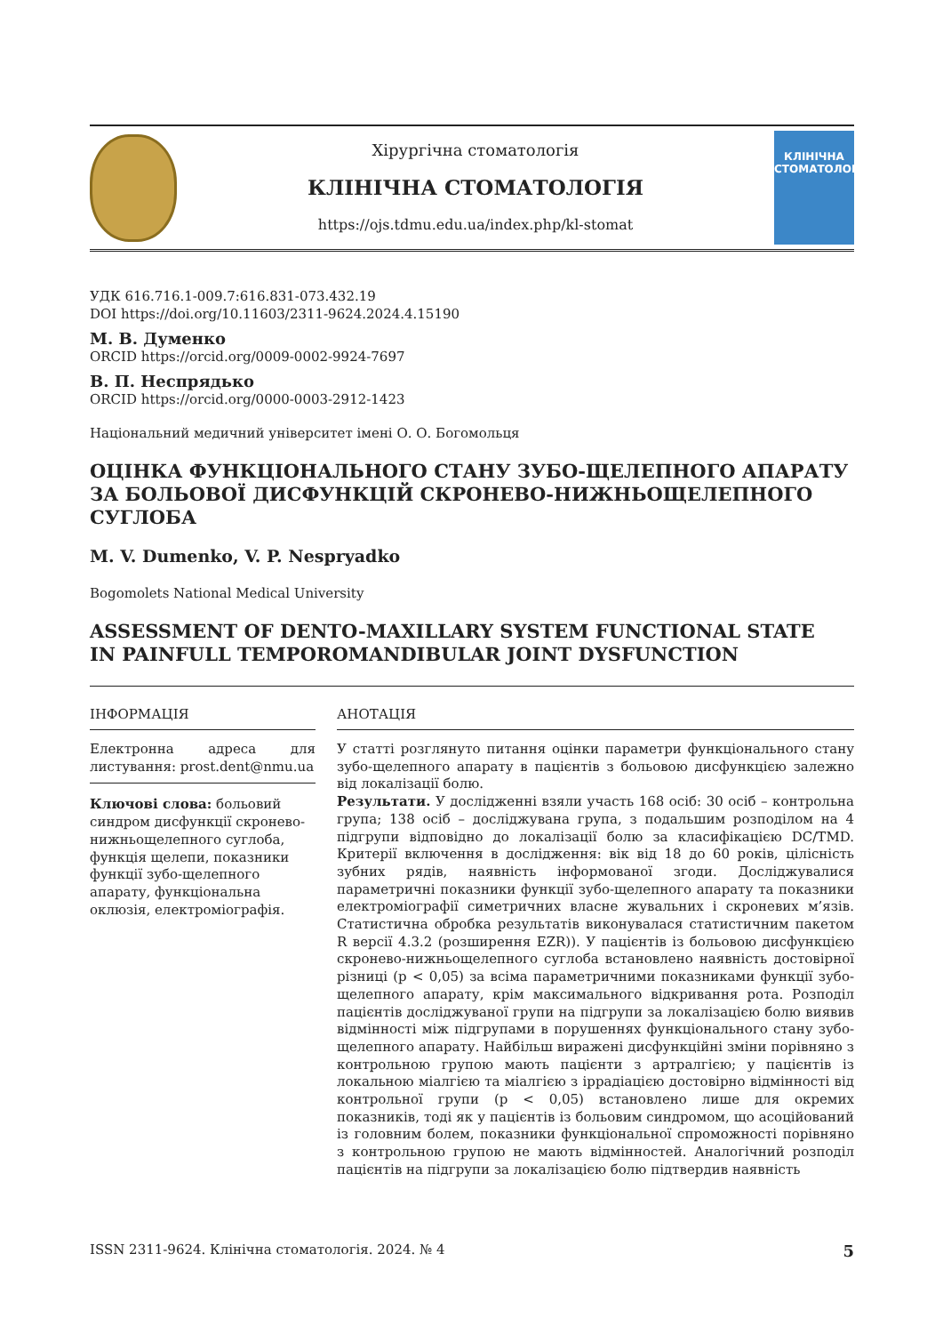Хірургічна стоматологія
КЛІНІЧНА СТОМАТОЛОГІЯ
https://ojs.tdmu.edu.ua/index.php/kl-stomat
КЛІНІЧНА
СТОМАТОЛОГІЯ
УДК 616.716.1-009.7:616.831-073.432.19
DOI https://doi.org/10.11603/2311-9624.2024.4.15190
М. В. Думенко
ORCID https://orcid.org/0009-0002-9924-7697
В. П. Неспрядько
ORCID https://orcid.org/0000-0003-2912-1423
Національний медичний університет імені О. О. Богомольця
ОЦІНКА ФУНКЦІОНАЛЬНОГО СТАНУ ЗУБО-ЩЕЛЕПНОГО АПАРАТУ
ЗА БОЛЬОВОЇ ДИСФУНКЦІЙ СКРОНЕВО-НИЖНЬОЩЕЛЕПНОГО СУГЛОБА
M. V. Dumenko, V. P. Nespryadko
Bogomolets National Medical University
ASSESSMENT OF DENTO-MAXILLARY SYSTEM FUNCTIONAL STATE
IN PAINFULL TEMPOROMANDIBULAR JOINT DYSFUNCTION
ІНФОРМАЦІЯ
Електронна адреса для листування: prost.dent@nmu.ua
Ключові слова: больовий синдром дисфункції скронево-нижньощелепного суглоба, функція щелепи, показники функції зубо-щелепного апарату, функціональна оклюзія, електроміографія.
АНОТАЦІЯ
У статті розглянуто питання оцінки параметри функціонального стану зубо-щелепного апарату в пацієнтів з больовою дисфункцією залежно від локалізації болю.
Результати. У дослідженні взяли участь 168 осіб: 30 осіб – контрольна група; 138 осіб – досліджувана група, з подальшим розподілом на 4 підгрупи відповідно до локалізації болю за класифікацією DC/TMD. Критерії включення в дослідження: вік від 18 до 60 років, цілісність зубних рядів, наявність інформованої згоди. Досліджувалися параметричні показники функції зубо-щелепного апарату та показники електроміографії симетричних власне жувальних і скроневих м’язів. Статистична обробка результатів виконувалася статистичним пакетом R версії 4.3.2 (розширення EZR)). У пацієнтів із больовою дисфункцією скронево-нижньощелепного суглоба встановлено наявність достовірної різниці (p < 0,05) за всіма параметричними показниками функції зубо-щелепного апарату, крім максимального відкривання рота. Розподіл пацієнтів досліджуваної групи на підгрупи за локалізацією болю виявив відмінності між підгрупами в порушеннях функціонального стану зубо-щелепного апарату. Найбільш виражені дисфункційні зміни порівняно з контрольною групою мають пацієнти з артралгією; у пацієнтів із локальною міалгією та міалгією з іррадіацією достовірно відмінності від контрольної групи (p < 0,05) встановлено лише для окремих показників, тоді як у пацієнтів із больовим синдромом, що асоційований із головним болем, показники функціональної спроможності порівняно з контрольною групою не мають відмінностей. Аналогічний розподіл пацієнтів на підгрупи за локалізацією болю підтвердив наявність
ISSN 2311-9624. Клінічна стоматологія. 2024. № 4 5